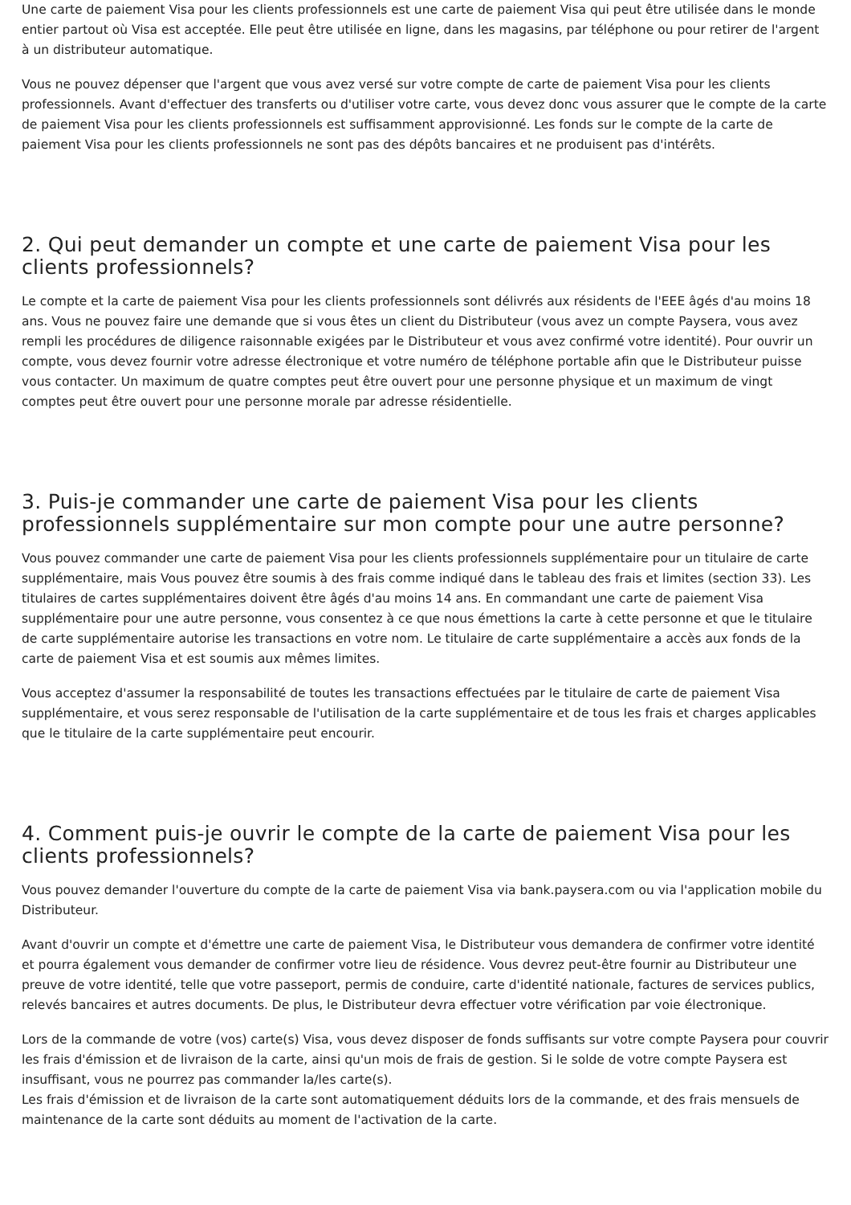Une carte de paiement Visa pour les clients professionnels est une carte de paiement Visa qui peut être utilisée dans le monde entier partout où Visa est acceptée. Elle peut être utilisée en ligne, dans les magasins, par téléphone ou pour retirer de l'argent à un distributeur automatique.
Vous ne pouvez dépenser que l'argent que vous avez versé sur votre compte de carte de paiement Visa pour les clients professionnels. Avant d'effectuer des transferts ou d'utiliser votre carte, vous devez donc vous assurer que le compte de la carte de paiement Visa pour les clients professionnels est suffisamment approvisionné. Les fonds sur le compte de la carte de paiement Visa pour les clients professionnels ne sont pas des dépôts bancaires et ne produisent pas d'intérêts.
2. Qui peut demander un compte et une carte de paiement Visa pour les clients professionnels?
Le compte et la carte de paiement Visa pour les clients professionnels sont délivrés aux résidents de l'EEE âgés d'au moins 18 ans. Vous ne pouvez faire une demande que si vous êtes un client du Distributeur (vous avez un compte Paysera, vous avez rempli les procédures de diligence raisonnable exigées par le Distributeur et vous avez confirmé votre identité). Pour ouvrir un compte, vous devez fournir votre adresse électronique et votre numéro de téléphone portable afin que le Distributeur puisse vous contacter. Un maximum de quatre comptes peut être ouvert pour une personne physique et un maximum de vingt comptes peut être ouvert pour une personne morale par adresse résidentielle.
3. Puis-je commander une carte de paiement Visa pour les clients professionnels supplémentaire sur mon compte pour une autre personne?
Vous pouvez commander une carte de paiement Visa pour les clients professionnels supplémentaire pour un titulaire de carte supplémentaire, mais Vous pouvez être soumis à des frais comme indiqué dans le tableau des frais et limites (section 33). Les titulaires de cartes supplémentaires doivent être âgés d'au moins 14 ans. En commandant une carte de paiement Visa supplémentaire pour une autre personne, vous consentez à ce que nous émettions la carte à cette personne et que le titulaire de carte supplémentaire autorise les transactions en votre nom. Le titulaire de carte supplémentaire a accès aux fonds de la carte de paiement Visa et est soumis aux mêmes limites.
Vous acceptez d'assumer la responsabilité de toutes les transactions effectuées par le titulaire de carte de paiement Visa supplémentaire, et vous serez responsable de l'utilisation de la carte supplémentaire et de tous les frais et charges applicables que le titulaire de la carte supplémentaire peut encourir.
4. Comment puis-je ouvrir le compte de la carte de paiement Visa pour les clients professionnels?
Vous pouvez demander l'ouverture du compte de la carte de paiement Visa via bank.paysera.com ou via l'application mobile du Distributeur.
Avant d'ouvrir un compte et d'émettre une carte de paiement Visa, le Distributeur vous demandera de confirmer votre identité et pourra également vous demander de confirmer votre lieu de résidence. Vous devrez peut-être fournir au Distributeur une preuve de votre identité, telle que votre passeport, permis de conduire, carte d'identité nationale, factures de services publics, relevés bancaires et autres documents. De plus, le Distributeur devra effectuer votre vérification par voie électronique.
Lors de la commande de votre (vos) carte(s) Visa, vous devez disposer de fonds suffisants sur votre compte Paysera pour couvrir les frais d'émission et de livraison de la carte, ainsi qu'un mois de frais de gestion. Si le solde de votre compte Paysera est insuffisant, vous ne pourrez pas commander la/les carte(s).
Les frais d'émission et de livraison de la carte sont automatiquement déduits lors de la commande, et des frais mensuels de maintenance de la carte sont déduits au moment de l'activation de la carte.